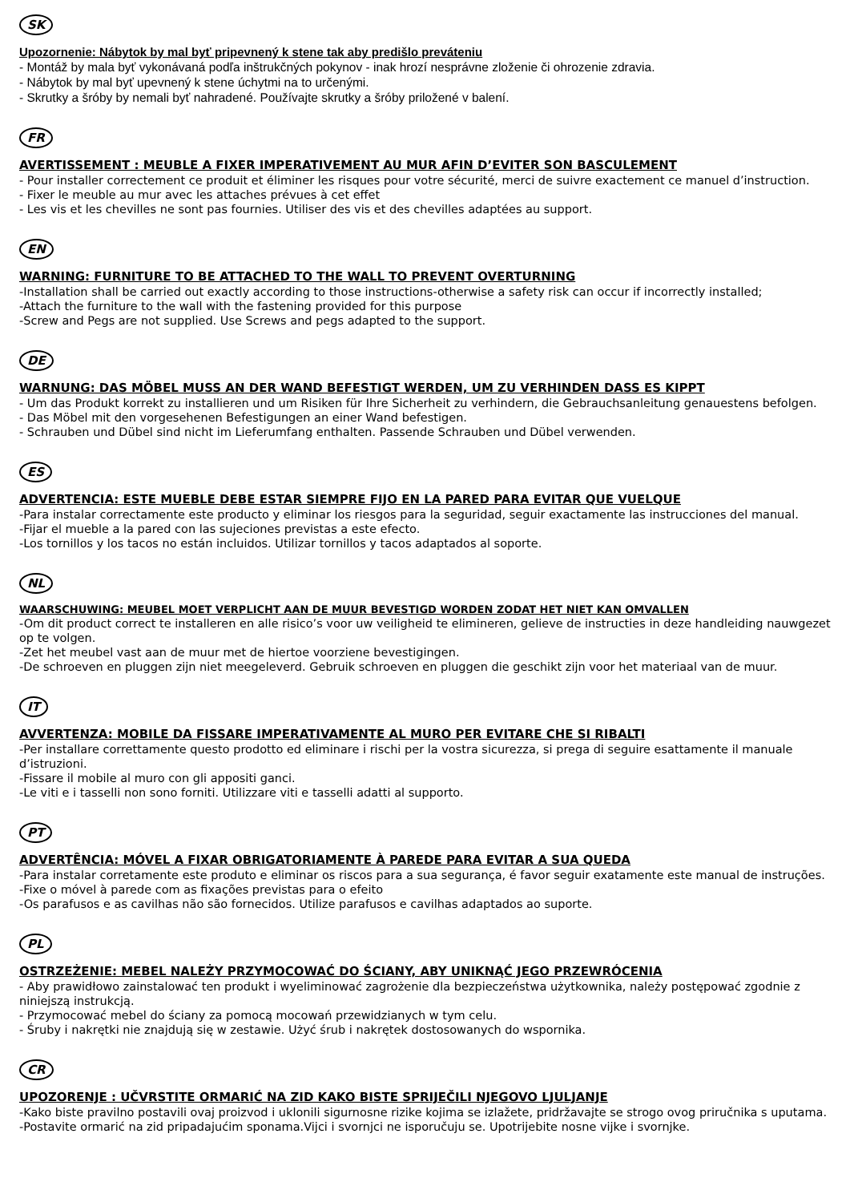SK
Upozornenie: Nábytok by mal byť pripevnený k stene tak aby predišlo preváteniu
- Montáž by mala byť vykonávaná podľa inštrukčných pokynov - inak hrozí nesprávne zloženie či ohrozenie zdravia.
- Nábytok by mal byť upevnený k stene úchytmi na to určenými.
- Skrutky a šróby by nemali byť nahradené. Používajte skrutky a šróby priložené v balení.
FR
AVERTISSEMENT : MEUBLE A FIXER IMPERATIVEMENT AU MUR AFIN D’EVITER SON BASCULEMENT
- Pour installer correctement ce produit et éliminer les risques pour votre sécurité, merci de suivre exactement ce manuel d’instruction.
- Fixer le meuble au mur avec les attaches prévues à cet effet
- Les vis et les chevilles ne sont pas fournies. Utiliser des vis et des chevilles adaptées au support.
EN
WARNING: FURNITURE TO BE ATTACHED TO THE WALL TO PREVENT OVERTURNING
-Installation shall be carried out exactly according to those instructions-otherwise a safety risk can occur if incorrectly installed;
-Attach the furniture to the wall with the fastening provided for this purpose
-Screw and Pegs are not supplied. Use Screws and pegs adapted to the support.
DE
WARNUNG: DAS MÖBEL MUSS AN DER WAND BEFESTIGT WERDEN, UM ZU VERHINDEN DASS ES KIPPT
- Um das Produkt korrekt zu installieren und um Risiken für Ihre Sicherheit zu verhindern, die Gebrauchsanleitung genauestens befolgen.
- Das Möbel mit den vorgesehenen Befestigungen an einer Wand befestigen.
- Schrauben und Dübel sind nicht im Lieferumfang enthalten. Passende Schrauben und Dübel verwenden.
ES
ADVERTENCIA: ESTE MUEBLE DEBE ESTAR SIEMPRE FIJO EN LA PARED PARA EVITAR QUE VUELQUE
-Para instalar correctamente este producto y eliminar los riesgos para la seguridad, seguir exactamente las instrucciones del manual.
-Fijar el mueble a la pared con las sujeciones previstas a este efecto.
-Los tornillos y los tacos no están incluidos. Utilizar tornillos y tacos adaptados al soporte.
NL
WAARSCHUWING: MEUBEL MOET VERPLICHT AAN DE MUUR BEVESTIGD WORDEN ZODAT HET NIET KAN OMVALLEN
-Om dit product correct te installeren en alle risico’s voor uw veiligheid te elimineren, gelieve de instructies in deze handleiding nauwgezet op te volgen.
-Zet het meubel vast aan de muur met de hiertoe voorziene bevestigingen.
-De schroeven en pluggen zijn niet meegeleverd. Gebruik schroeven en pluggen die geschikt zijn voor het materiaal van de muur.
IT
AVVERTENZA: MOBILE DA FISSARE IMPERATIVAMENTE AL MURO PER EVITARE CHE SI RIBALTI
-Per installare correttamente questo prodotto ed eliminare i rischi per la vostra sicurezza, si prega di seguire esattamente il manuale d’istruzioni.
-Fissare il mobile al muro con gli appositi ganci.
-Le viti e i tasselli non sono forniti. Utilizzare viti e tasselli adatti al supporto.
PT
ADVERTÊNCIA: MÓVEL A FIXAR OBRIGATORIAMENTE À PAREDE PARA EVITAR A SUA QUEDA
-Para instalar corretamente este produto e eliminar os riscos para a sua segurança, é favor seguir exatamente este manual de instruções.
-Fixe o móvel à parede com as fixações previstas para o efeito
-Os parafusos e as cavilhas não são fornecidos. Utilize parafusos e cavilhas adaptados ao suporte.
PL
OSTRZEŻENIE: MEBEL NALEŻY PRZYMOCOWAĆ DO ŚCIANY, ABY UNIKNĄĆ JEGO PRZEWRÓCENIA
- Aby prawidłowo zainstalować ten produkt i wyeliminować zagrożenie dla bezpieczeństwa użytkownika, należy postępować zgodnie z niniejszą instrukcją.
- Przymocować mebel do ściany za pomocą mocowań przewidzianych w tym celu.
- Śruby i nakrętki nie znajdują się w zestawie. Użyć śrub i nakrętek dostosowanych do wspornika.
CR
UPOZORENJE : UČVRSTITE ORMARIĆ NA ZID KAKO BISTE SPRIJEČILI NJEGOVO LJULJANJE
-Kako biste pravilno postavili ovaj proizvod i uklonili sigurnosne rizike kojima se izlažete, pridržavajte se strogo ovog priručnika s uputama.
-Postavite ormarić na zid pripadajućim sponama.Vijci i svornjci ne isporučuju se. Upotrijebite nosne vijke i svornjke.